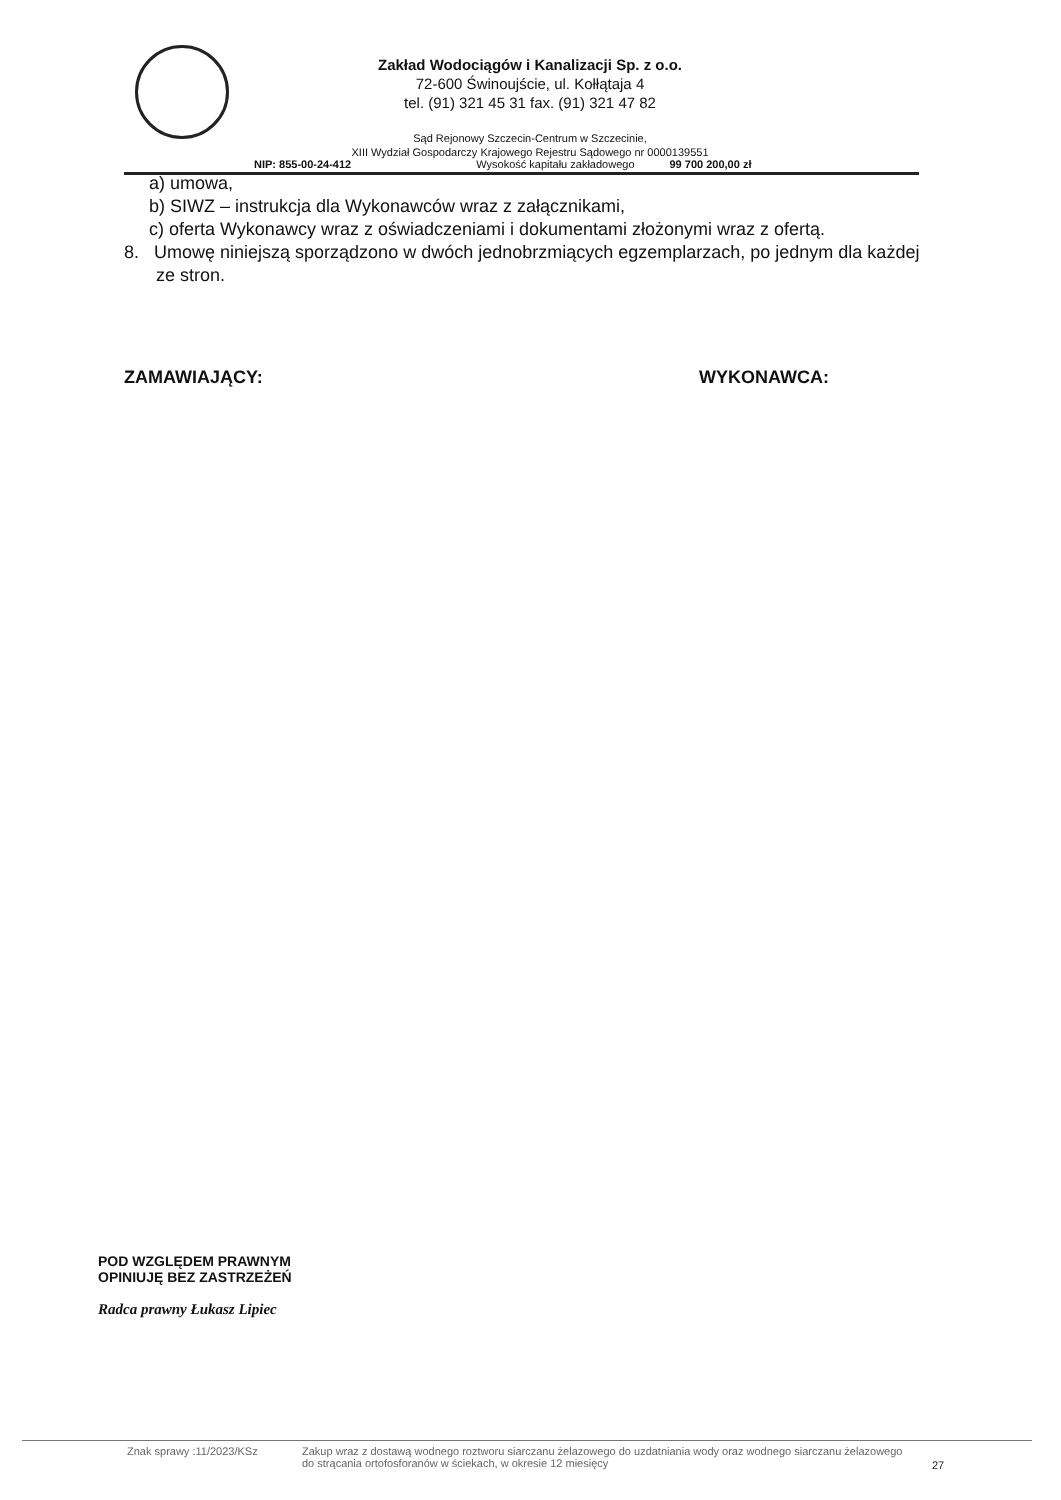Zakład Wodociągów i Kanalizacji Sp. z o.o.
72-600 Świnoujście, ul. Kołłątaja 4
tel. (91) 321 45 31 fax. (91) 321 47 82
Sąd Rejonowy Szczecin-Centrum w Szczecinie,
XIII Wydział Gospodarczy Krajowego Rejestru Sądowego nr 0000139551
NIP: 855-00-24-412 Wysokość kapitału zakładowego 99 700 200,00 zł
a) umowa,
b) SIWZ – instrukcja dla Wykonawców wraz z załącznikami,
c) oferta Wykonawcy wraz z oświadczeniami i dokumentami złożonymi wraz z ofertą.
8. Umowę niniejszą sporządzono w dwóch jednobrzmiących egzemplarzach, po jednym dla każdej ze stron.
ZAMAWIAJĄCY: WYKONAWCA:
POD WZGLĘDEM PRAWNYM
OPINIUJĘ BEZ ZASTRZEŻEŃ
Radca prawny Łukasz Lipiec
Znak sprawy :11/2023/KSz Zakup wraz z dostawą wodnego roztworu siarczanu żelazowego do uzdatniania wody oraz wodnego siarczanu żelazowego do strącania ortofosforanów w ściekach, w okresie 12 miesięcy 27